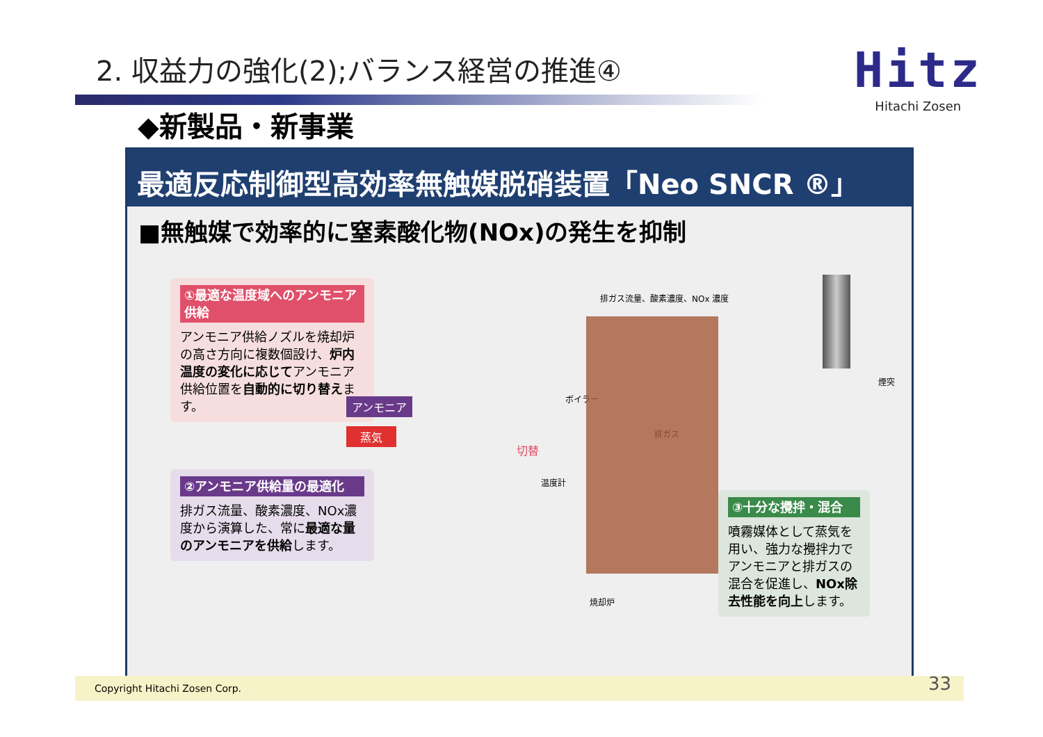2. 収益力の強化(2);バランス経営の推進④
Hitz
Hitachi Zosen
◆新製品・新事業
最適反応制御型高効率無触媒脱硝装置「Neo SNCR ®」
■無触媒で効率的に窒素酸化物(NOx)の発生を抑制
①最適な温度域へのアンモニア供給
アンモニア供給ノズルを焼却炉の高さ方向に複数個設け、炉内温度の変化に応じてアンモニア供給位置を自動的に切り替えます。
②アンモニア供給量の最適化
排ガス流量、酸素濃度、NOx濃度から演算した、常に最適な量のアンモニアを供給します。
③十分な攪拌・混合
噴霧媒体として蒸気を用い、強力な攪拌力でアンモニアと排ガスの混合を促進し、NOx除去性能を向上します。
排ガス流量、酸素濃度、NOx 濃度
煙突
ボイラー
切替
アンモニア
蒸気 排ガス
温度計
焼却炉
Copyright Hitachi Zosen Corp. 33